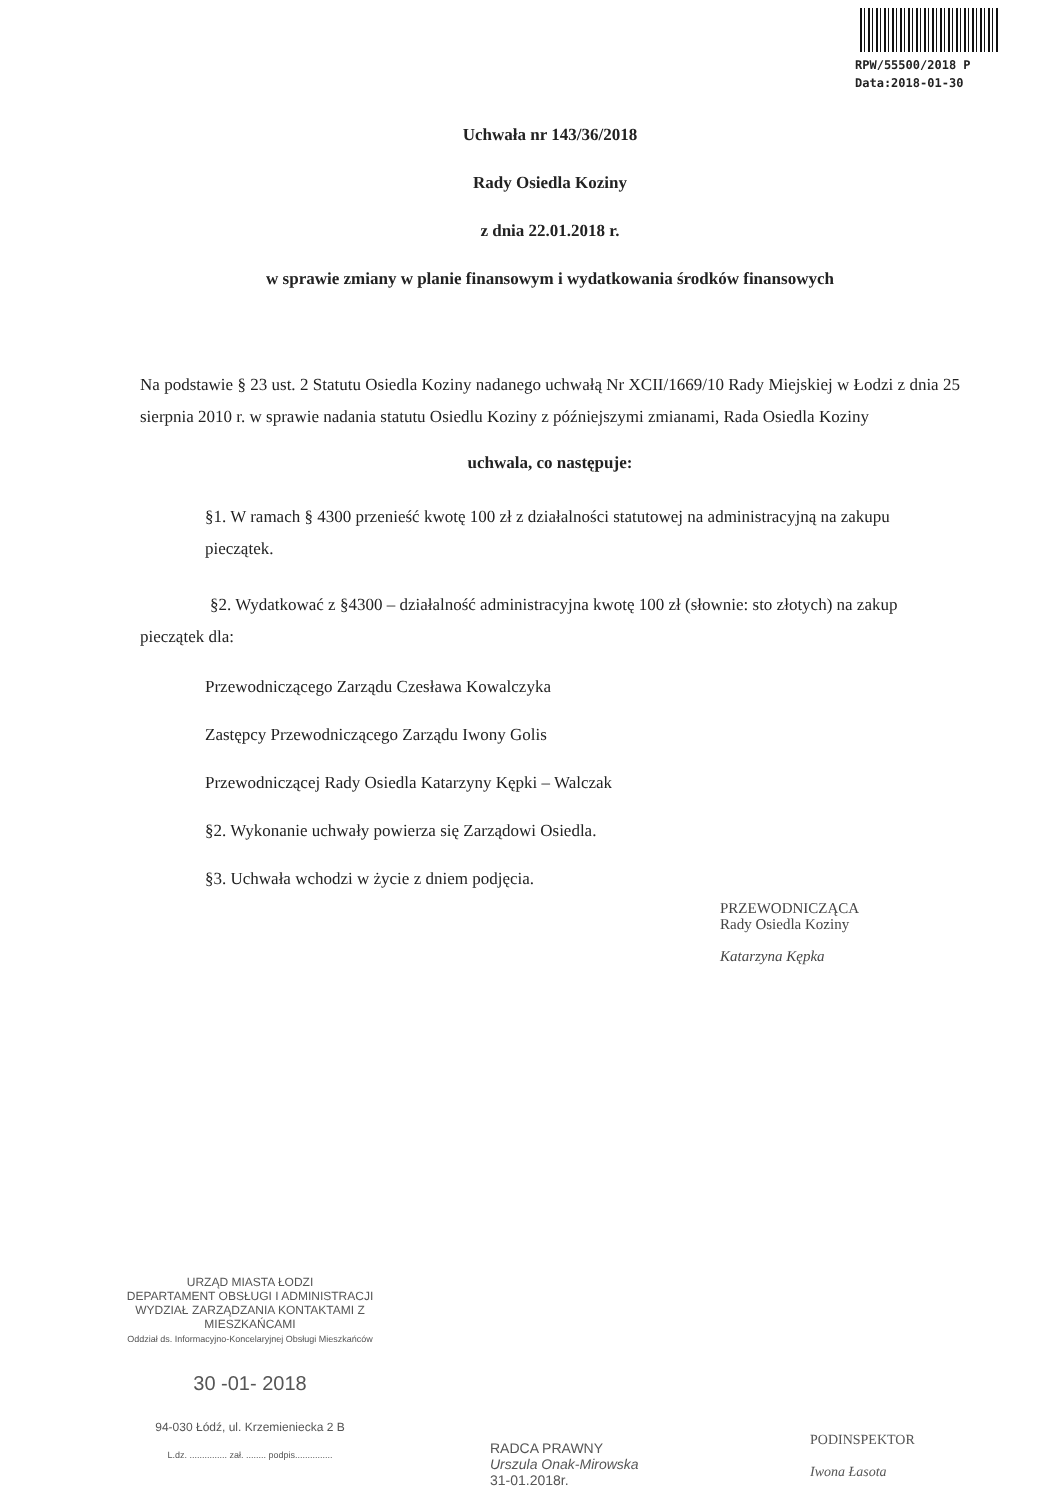RPW/55500/2018 P
Data:2018-01-30
Uchwała nr 143/36/2018
Rady Osiedla Koziny
z dnia 22.01.2018 r.
w sprawie zmiany w planie finansowym i wydatkowania środków finansowych
Na podstawie § 23 ust. 2 Statutu Osiedla Koziny nadanego uchwałą Nr XCII/1669/10 Rady Miejskiej w Łodzi z dnia 25 sierpnia 2010 r. w sprawie nadania statutu Osiedlu Koziny z późniejszymi zmianami, Rada Osiedla Koziny
uchwala, co następuje:
§1. W ramach § 4300 przenieść kwotę 100 zł z działalności statutowej na administracyjną na zakupu pieczątek.
§2. Wydatkować z §4300 – działalność administracyjna kwotę 100 zł (słownie: sto złotych) na zakup pieczątek dla:
Przewodniczącego Zarządu Czesława Kowalczyka
Zastępcy Przewodniczącego Zarządu Iwony Golis
Przewodniczącej Rady Osiedla Katarzyny Kępki – Walczak
§2. Wykonanie uchwały powierza się Zarządowi Osiedla.
§3. Uchwała wchodzi w życie z dniem podjęcia.
PRZEWODNICZĄCA
Rady Osiedla Koziny
Katarzyna Kępka
URZĄD MIASTA ŁODZI
DEPARTAMENT OBSŁUGI I ADMINISTRACJI
WYDZIAŁ ZARZĄDZANIA KONTAKTAMI Z MIESZKAŃCAMI
Oddział ds. Informacyjno-Koncelaryjnej Obsługi Mieszkańców
30 -01- 2018
94-030 Łódź, ul. Krzemieniecka 2 B
L.dz. ............... zał. ........ podpis...............
RADCA PRAWNY
Urszula Onak-Mirowska
31-01.2018r.
PODINSPEKTOR
Iwona Łasota